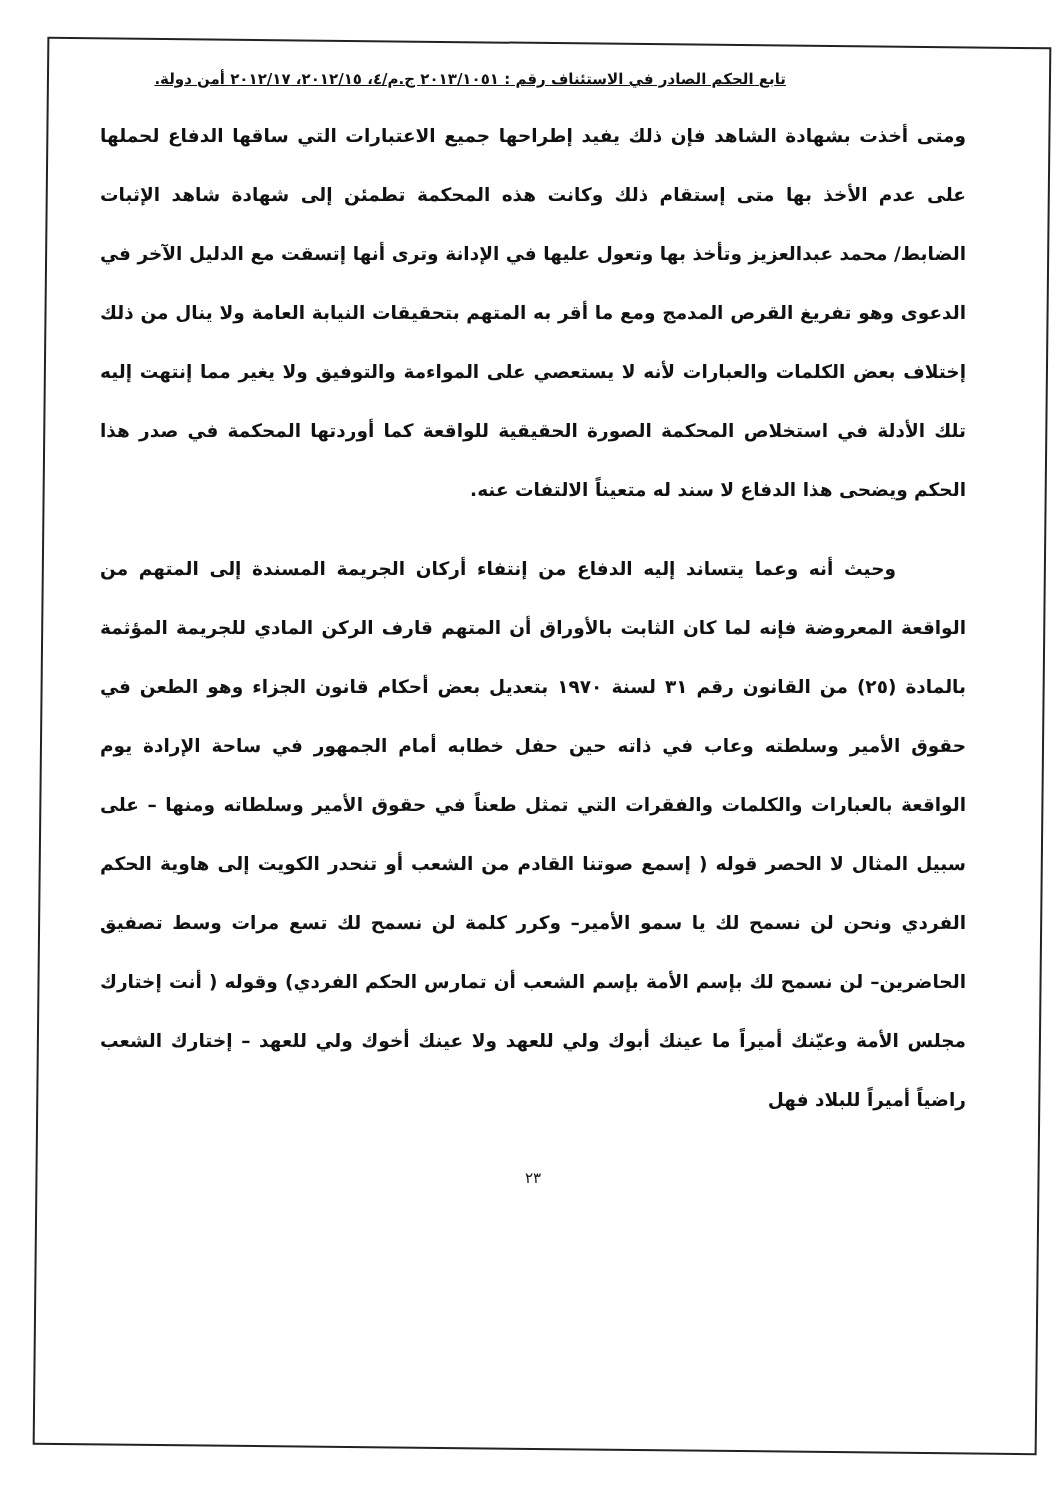تابع الحكم الصادر في الاستئناف رقم : ٢٠١٣/١٠٥١ ج.م/٤، ٢٠١٢/١٥، ٢٠١٢/١٧ أمن دولة.
ومتى أخذت بشهادة الشاهد فإن ذلك يفيد إطراحها جميع الاعتبارات التي ساقها الدفاع لحملها على عدم الأخذ بها متى إستقام ذلك وكانت هذه المحكمة تطمئن إلى شهادة شاهد الإثبات الضابط/ محمد عبدالعزيز وتأخذ بها وتعول عليها في الإدانة وترى أنها إتسقت مع الدليل الآخر في الدعوى وهو تفريغ القرص المدمج ومع ما أقر به المتهم بتحقيقات النيابة العامة ولا ينال من ذلك إختلاف بعض الكلمات والعبارات لأنه لا يستعصي على المواءمة والتوفيق ولا يغير مما إنتهت إليه تلك الأدلة في استخلاص المحكمة الصورة الحقيقية للواقعة كما أوردتها المحكمة في صدر هذا الحكم ويضحى هذا الدفاع لا سند له متعيناً الالتفات عنه.
وحيث أنه وعما يتساند إليه الدفاع من إنتفاء أركان الجريمة المسندة إلى المتهم من الواقعة المعروضة فإنه لما كان الثابت بالأوراق أن المتهم قارف الركن المادي للجريمة المؤثمة بالمادة (٢٥) من القانون رقم ٣١ لسنة ١٩٧٠ بتعديل بعض أحكام قانون الجزاء وهو الطعن في حقوق الأمير وسلطته وعاب في ذاته حين حفل خطابه أمام الجمهور في ساحة الإرادة يوم الواقعة بالعبارات والكلمات والفقرات التي تمثل طعناً في حقوق الأمير وسلطاته ومنها – على سبيل المثال لا الحصر قوله ( إسمع صوتنا القادم من الشعب أو تنحدر الكويت إلى هاوية الحكم الفردي ونحن لن نسمح لك يا سمو الأمير– وكرر كلمة لن نسمح لك تسع مرات وسط تصفيق الحاضرين– لن نسمح لك بإسم الأمة بإسم الشعب أن تمارس الحكم الفردي) وقوله ( أنت إختارك مجلس الأمة وعيّنك أميراً ما عينك أبوك ولي للعهد ولا عينك أخوك ولي للعهد – إختارك الشعب راضياً أميراً للبلاد فهل
٢٣